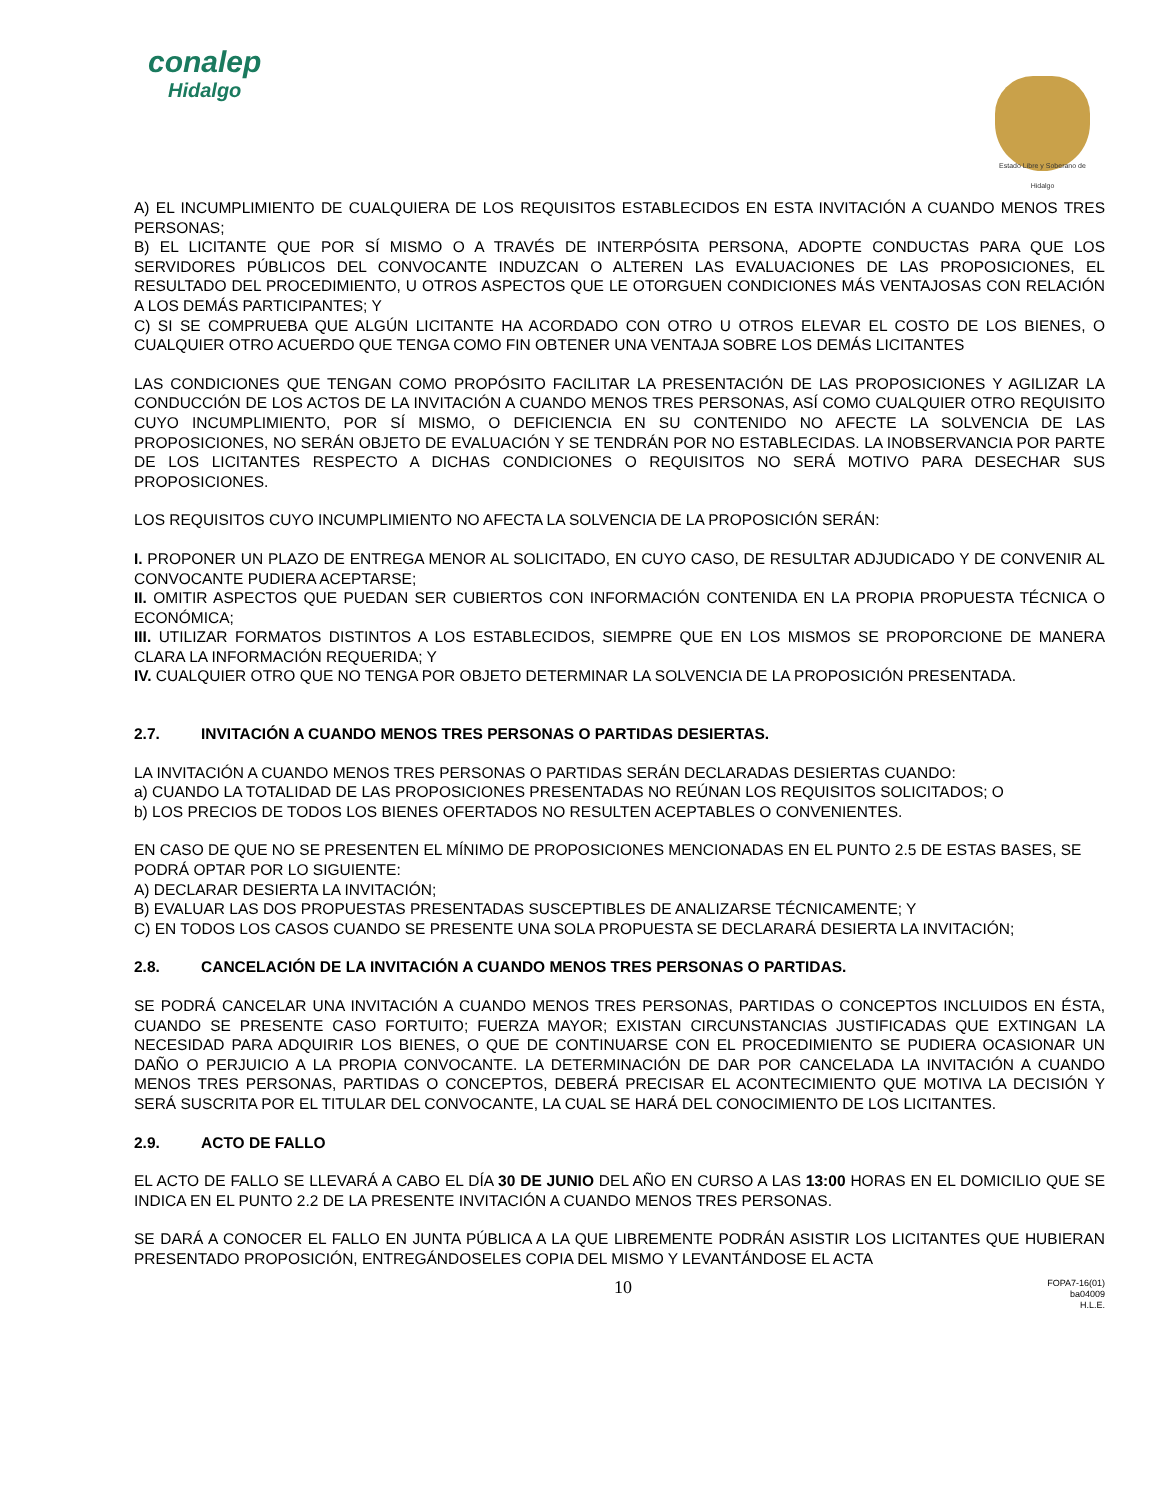conalep
Hidalgo
Estado Libre y Soberano de Hidalgo
A) EL INCUMPLIMIENTO DE CUALQUIERA DE LOS REQUISITOS ESTABLECIDOS EN ESTA INVITACIÓN A CUANDO MENOS TRES PERSONAS;
B) EL LICITANTE QUE POR SÍ MISMO O A TRAVÉS DE INTERPÓSITA PERSONA, ADOPTE CONDUCTAS PARA QUE LOS SERVIDORES PÚBLICOS DEL CONVOCANTE INDUZCAN O ALTEREN LAS EVALUACIONES DE LAS PROPOSICIONES, EL RESULTADO DEL PROCEDIMIENTO, U OTROS ASPECTOS QUE LE OTORGUEN CONDICIONES MÁS VENTAJOSAS CON RELACIÓN A LOS DEMÁS PARTICIPANTES; Y
C) SI SE COMPRUEBA QUE ALGÚN LICITANTE HA ACORDADO CON OTRO U OTROS ELEVAR EL COSTO DE LOS BIENES, O CUALQUIER OTRO ACUERDO QUE TENGA COMO FIN OBTENER UNA VENTAJA SOBRE LOS DEMÁS LICITANTES
LAS CONDICIONES QUE TENGAN COMO PROPÓSITO FACILITAR LA PRESENTACIÓN DE LAS PROPOSICIONES Y AGILIZAR LA CONDUCCIÓN DE LOS ACTOS DE LA INVITACIÓN A CUANDO MENOS TRES PERSONAS, ASÍ COMO CUALQUIER OTRO REQUISITO CUYO INCUMPLIMIENTO, POR SÍ MISMO, O DEFICIENCIA EN SU CONTENIDO NO AFECTE LA SOLVENCIA DE LAS PROPOSICIONES, NO SERÁN OBJETO DE EVALUACIÓN Y SE TENDRÁN POR NO ESTABLECIDAS. LA INOBSERVANCIA POR PARTE DE LOS LICITANTES RESPECTO A DICHAS CONDICIONES O REQUISITOS NO SERÁ MOTIVO PARA DESECHAR SUS PROPOSICIONES.
LOS REQUISITOS CUYO INCUMPLIMIENTO NO AFECTA LA SOLVENCIA DE LA PROPOSICIÓN SERÁN:
I. PROPONER UN PLAZO DE ENTREGA MENOR AL SOLICITADO, EN CUYO CASO, DE RESULTAR ADJUDICADO Y DE CONVENIR AL CONVOCANTE PUDIERA ACEPTARSE;
II. OMITIR ASPECTOS QUE PUEDAN SER CUBIERTOS CON INFORMACIÓN CONTENIDA EN LA PROPIA PROPUESTA TÉCNICA O ECONÓMICA;
III. UTILIZAR FORMATOS DISTINTOS A LOS ESTABLECIDOS, SIEMPRE QUE EN LOS MISMOS SE PROPORCIONE DE MANERA CLARA LA INFORMACIÓN REQUERIDA; Y
IV. CUALQUIER OTRO QUE NO TENGA POR OBJETO DETERMINAR LA SOLVENCIA DE LA PROPOSICIÓN PRESENTADA.
2.7. INVITACIÓN A CUANDO MENOS TRES PERSONAS O PARTIDAS DESIERTAS.
LA INVITACIÓN A CUANDO MENOS TRES PERSONAS O PARTIDAS SERÁN DECLARADAS DESIERTAS CUANDO:
a) CUANDO LA TOTALIDAD DE LAS PROPOSICIONES PRESENTADAS NO REÚNAN LOS REQUISITOS SOLICITADOS; O
b) LOS PRECIOS DE TODOS LOS BIENES OFERTADOS NO RESULTEN ACEPTABLES O CONVENIENTES.
EN CASO DE QUE NO SE PRESENTEN EL MÍNIMO DE PROPOSICIONES MENCIONADAS EN EL PUNTO 2.5 DE ESTAS BASES, SE PODRÁ OPTAR POR LO SIGUIENTE:
A) DECLARAR DESIERTA LA INVITACIÓN;
B) EVALUAR LAS DOS PROPUESTAS PRESENTADAS SUSCEPTIBLES DE ANALIZARSE TÉCNICAMENTE; Y
C) EN TODOS LOS CASOS CUANDO SE PRESENTE UNA SOLA PROPUESTA SE DECLARARÁ DESIERTA LA INVITACIÓN;
2.8. CANCELACIÓN DE LA INVITACIÓN A CUANDO MENOS TRES PERSONAS O PARTIDAS.
SE PODRÁ CANCELAR UNA INVITACIÓN A CUANDO MENOS TRES PERSONAS, PARTIDAS O CONCEPTOS INCLUIDOS EN ÉSTA, CUANDO SE PRESENTE CASO FORTUITO; FUERZA MAYOR; EXISTAN CIRCUNSTANCIAS JUSTIFICADAS QUE EXTINGAN LA NECESIDAD PARA ADQUIRIR LOS BIENES, O QUE DE CONTINUARSE CON EL PROCEDIMIENTO SE PUDIERA OCASIONAR UN DAÑO O PERJUICIO A LA PROPIA CONVOCANTE. LA DETERMINACIÓN DE DAR POR CANCELADA LA INVITACIÓN A CUANDO MENOS TRES PERSONAS, PARTIDAS O CONCEPTOS, DEBERÁ PRECISAR EL ACONTECIMIENTO QUE MOTIVA LA DECISIÓN Y SERÁ SUSCRITA POR EL TITULAR DEL CONVOCANTE, LA CUAL SE HARÁ DEL CONOCIMIENTO DE LOS LICITANTES.
2.9. ACTO DE FALLO
EL ACTO DE FALLO SE LLEVARÁ A CABO EL DÍA 30 DE JUNIO DEL AÑO EN CURSO A LAS 13:00 HORAS EN EL DOMICILIO QUE SE INDICA EN EL PUNTO 2.2 DE LA PRESENTE INVITACIÓN A CUANDO MENOS TRES PERSONAS.
SE DARÁ A CONOCER EL FALLO EN JUNTA PÚBLICA A LA QUE LIBREMENTE PODRÁN ASISTIR LOS LICITANTES QUE HUBIERAN PRESENTADO PROPOSICIÓN, ENTREGÁNDOSELES COPIA DEL MISMO Y LEVANTÁNDOSE EL ACTA
10
FOPA7-16(01)
ba04009
H.L.E.